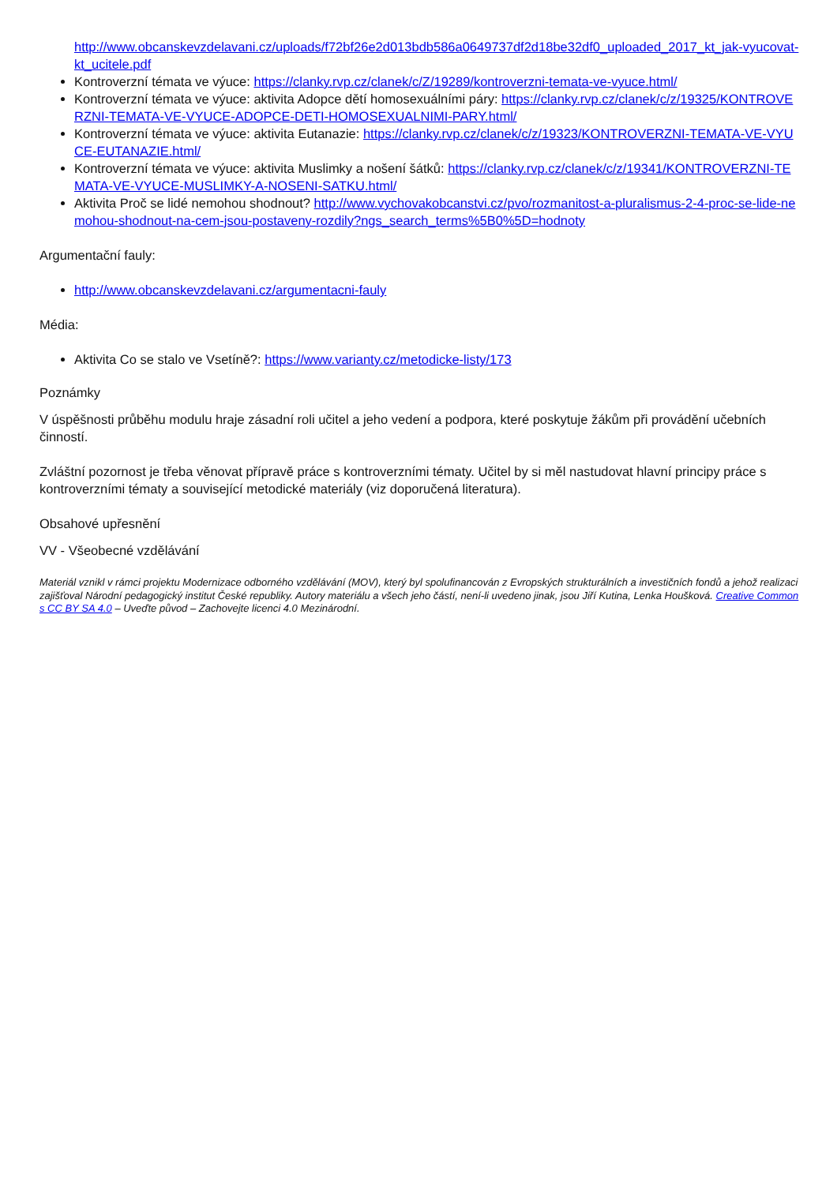http://www.obcanskevzdelavani.cz/uploads/f72bf26e2d013bdb586a0649737df2d18be32df0_uploaded_2017_kt_jak-vyucovat-kt_ucitele.pdf
Kontroverzní témata ve výuce: https://clanky.rvp.cz/clanek/c/Z/19289/kontroverzni-temata-ve-vyuce.html/
Kontroverzní témata ve výuce: aktivita Adopce dětí homosexuálními páry: https://clanky.rvp.cz/clanek/c/z/19325/KONTROVERZNI-TEMATA-VE-VYUCE-ADOPCE-DETI-HOMOSEXUALNIMI-PARY.html/
Kontroverzní témata ve výuce: aktivita Eutanazie: https://clanky.rvp.cz/clanek/c/z/19323/KONTROVERZNI-TEMATA-VE-VYUCE-EUTANAZIE.html/
Kontroverzní témata ve výuce: aktivita Muslimky a nošení šátků: https://clanky.rvp.cz/clanek/c/z/19341/KONTROVERZNI-TEMATA-VE-VYUCE-MUSLIMKY-A-NOSENI-SATKU.html/
Aktivita Proč se lidé nemohou shodnout? http://www.vychovakobcanstvi.cz/pvo/rozmanitost-a-pluralismus-2-4-proc-se-lide-nemohou-shodnout-na-cem-jsou-postaveny-rozdily?ngs_search_terms%5B0%5D=hodnoty
Argumentační fauly:
http://www.obcanskevzdelavani.cz/argumentacni-fauly
Média:
Aktivita Co se stalo ve Vsetíně?: https://www.varianty.cz/metodicke-listy/173
Poznámky
V úspěšnosti průběhu modulu hraje zásadní roli učitel a jeho vedení a podpora, které poskytuje žákům při provádění učebních činností.
Zvláštní pozornost je třeba věnovat přípravě práce s kontroverzními tématy. Učitel by si měl nastudovat hlavní principy práce s kontroverzními tématy a související metodické materiály (viz doporučená literatura).
Obsahové upřesnění
VV - Všeobecné vzdělávání
Materiál vznikl v rámci projektu Modernizace odborného vzdělávání (MOV), který byl spolufinancován z Evropských strukturálních a investičních fondů a jehož realizaci zajišťoval Národní pedagogický institut České republiky. Autory materiálu a všech jeho částí, není-li uvedeno jinak, jsou Jiří Kutina, Lenka Houšková. Creative Commons CC BY SA 4.0 – Uveďte původ – Zachovejte licenci 4.0 Mezinárodní.